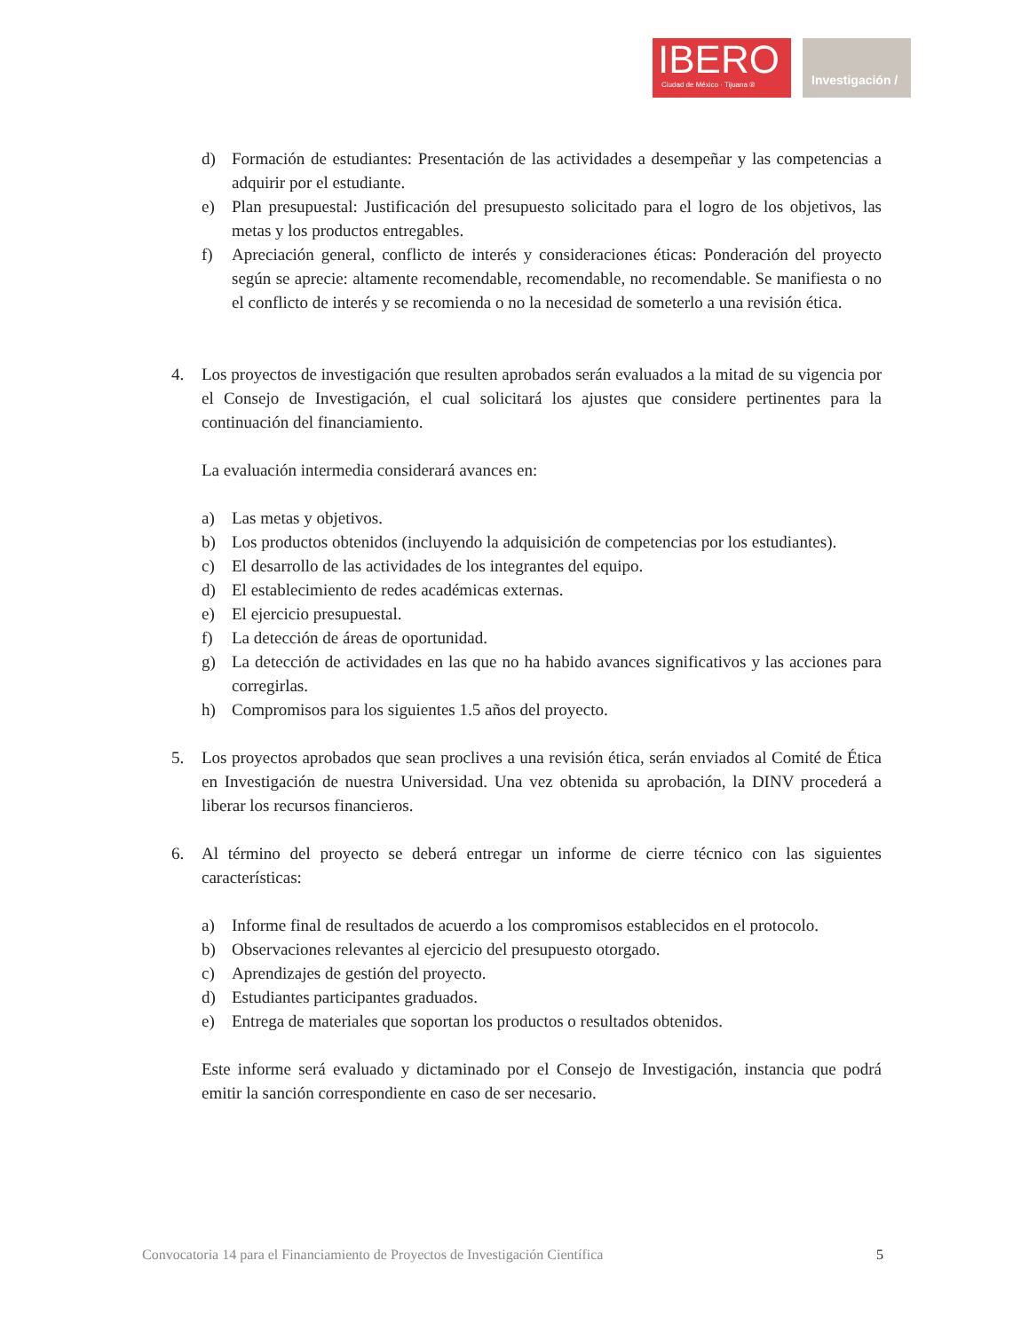IBERO
Ciudad de México · Tijuana ®
Investigación /
d) Formación de estudiantes: Presentación de las actividades a desempeñar y las competencias a adquirir por el estudiante.
e) Plan presupuestal: Justificación del presupuesto solicitado para el logro de los objetivos, las metas y los productos entregables.
f) Apreciación general, conflicto de interés y consideraciones éticas: Ponderación del proyecto según se aprecie: altamente recomendable, recomendable, no recomendable. Se manifiesta o no el conflicto de interés y se recomienda o no la necesidad de someterlo a una revisión ética.
4. Los proyectos de investigación que resulten aprobados serán evaluados a la mitad de su vigencia por el Consejo de Investigación, el cual solicitará los ajustes que considere pertinentes para la continuación del financiamiento.
La evaluación intermedia considerará avances en:
a) Las metas y objetivos.
b) Los productos obtenidos (incluyendo la adquisición de competencias por los estudiantes).
c) El desarrollo de las actividades de los integrantes del equipo.
d) El establecimiento de redes académicas externas.
e) El ejercicio presupuestal.
f) La detección de áreas de oportunidad.
g) La detección de actividades en las que no ha habido avances significativos y las acciones para corregirlas.
h) Compromisos para los siguientes 1.5 años del proyecto.
5. Los proyectos aprobados que sean proclives a una revisión ética, serán enviados al Comité de Ética en Investigación de nuestra Universidad. Una vez obtenida su aprobación, la DINV procederá a liberar los recursos financieros.
6. Al término del proyecto se deberá entregar un informe de cierre técnico con las siguientes características:
a) Informe final de resultados de acuerdo a los compromisos establecidos en el protocolo.
b) Observaciones relevantes al ejercicio del presupuesto otorgado.
c) Aprendizajes de gestión del proyecto.
d) Estudiantes participantes graduados.
e) Entrega de materiales que soportan los productos o resultados obtenidos.
Este informe será evaluado y dictaminado por el Consejo de Investigación, instancia que podrá emitir la sanción correspondiente en caso de ser necesario.
Convocatoria 14 para el Financiamiento de Proyectos de Investigación Científica 5